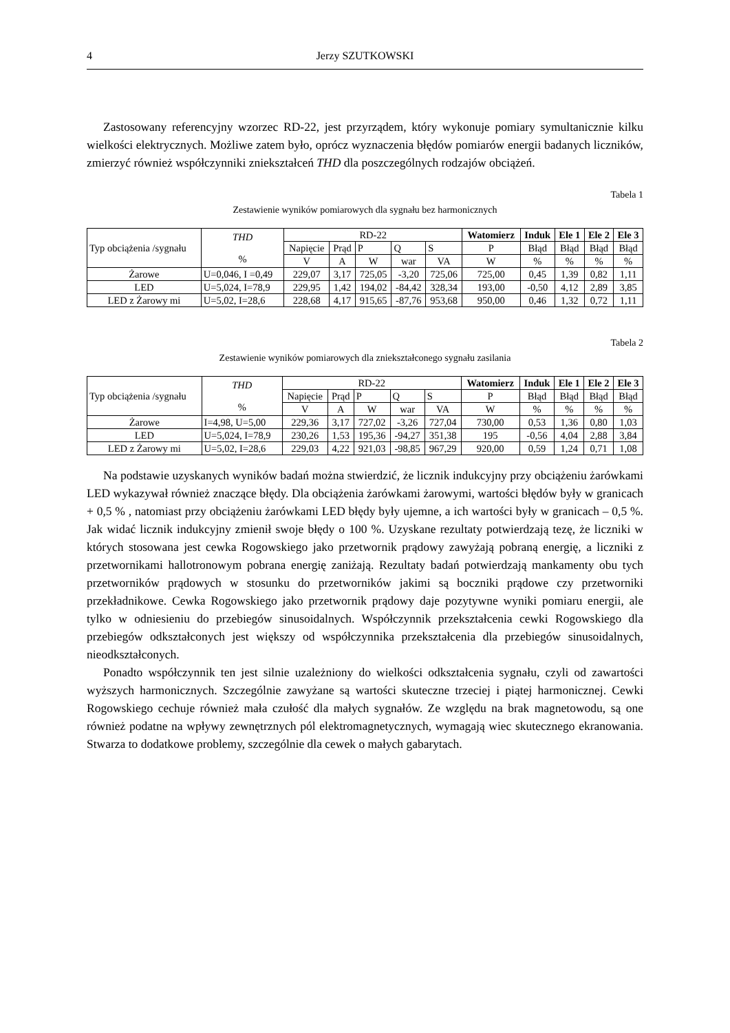4 Jerzy SZUTKOWSKI
Zastosowany referencyjny wzorzec RD-22, jest przyrządem, który wykonuje pomiary symultanicznie kilku wielkości elektrycznych. Możliwe zatem było, oprócz wyznaczenia błędów pomiarów energii badanych liczników, zmierzyć również współczynniki zniekształceń THD dla poszczególnych rodzajów obciążeń.
Tabela 1
Zestawienie wyników pomiarowych dla sygnału bez harmonicznych
| Typ obciążenia /sygnału | THD % | RD-22 | | | | | Watomierz | Induk | Ele 1 | Ele 2 | Ele 3 |
| | | Napięcie | Prąd | P | Q | S | P | Błąd | Błąd | Błąd | Błąd |
| | | V | A | W | war | VA | W | % | % | % | % |
| Żarowe | U=0,046, I =0,49 | 229,07 | 3,17 | 725,05 | -3,20 | 725,06 | 725,00 | 0,45 | 1,39 | 0,82 | 1,11 |
| LED | U=5,024, I=78,9 | 229,95 | 1,42 | 194,02 | -84,42 | 328,34 | 193,00 | -0,50 | 4,12 | 2,89 | 3,85 |
| LED z Żarowy mi | U=5,02, I=28,6 | 228,68 | 4,17 | 915,65 | -87,76 | 953,68 | 950,00 | 0,46 | 1,32 | 0,72 | 1,11 |
Tabela 2
Zestawienie wyników pomiarowych dla zniekształconego sygnału zasilania
| Typ obciążenia /sygnału | THD % | RD-22 | | | | | Watomierz | Induk | Ele 1 | Ele 2 | Ele 3 |
| | | Napięcie | Prąd | P | Q | S | P | Błąd | Błąd | Błąd | Błąd |
| | | V | A | W | war | VA | W | % | % | % | % |
| Żarowe | I=4,98, U=5,00 | 229,36 | 3,17 | 727,02 | -3,26 | 727,04 | 730,00 | 0,53 | 1,36 | 0,80 | 1,03 |
| LED | U=5,024, I=78,9 | 230,26 | 1,53 | 195,36 | -94,27 | 351,38 | 195 | -0,56 | 4,04 | 2,88 | 3,84 |
| LED z Żarowy mi | U=5,02, I=28,6 | 229,03 | 4,22 | 921,03 | -98,85 | 967,29 | 920,00 | 0,59 | 1,24 | 0,71 | 1,08 |
Na podstawie uzyskanych wyników badań można stwierdzić, że licznik indukcyjny przy obciążeniu żarówkami LED wykazywał również znaczące błędy. Dla obciążenia żarówkami żarowymi, wartości błędów były w granicach + 0,5 % , natomiast przy obciążeniu żarówkami LED błędy były ujemne, a ich wartości były w granicach – 0,5 %. Jak widać licznik indukcyjny zmienił swoje błędy o 100 %. Uzyskane rezultaty potwierdzają tezę, że liczniki w których stosowana jest cewka Rogowskiego jako przetwornik prądowy zawyżają pobraną energię, a liczniki z przetwornikami hallotronowym pobrana energię zaniżają. Rezultaty badań potwierdzają mankamenty obu tych przetworników prądowych w stosunku do przetworników jakimi są boczniki prądowe czy przetworniki przekładnikowe. Cewka Rogowskiego jako przetwornik prądowy daje pozytywne wyniki pomiaru energii, ale tylko w odniesieniu do przebiegów sinusoidalnych. Współczynnik przekształcenia cewki Rogowskiego dla przebiegów odkształconych jest większy od współczynnika przekształcenia dla przebiegów sinusoidalnych, nieodkształconych.
Ponadto współczynnik ten jest silnie uzależniony do wielkości odkształcenia sygnału, czyli od zawartości wyższych harmonicznych. Szczególnie zawyżane są wartości skuteczne trzeciej i piątej harmonicznej. Cewki Rogowskiego cechuje również mała czułość dla małych sygnałów. Ze względu na brak magnetowodu, są one również podatne na wpływy zewnętrznych pól elektromagnetycznych, wymagają wiec skutecznego ekranowania. Stwarza to dodatkowe problemy, szczególnie dla cewek o małych gabarytach.